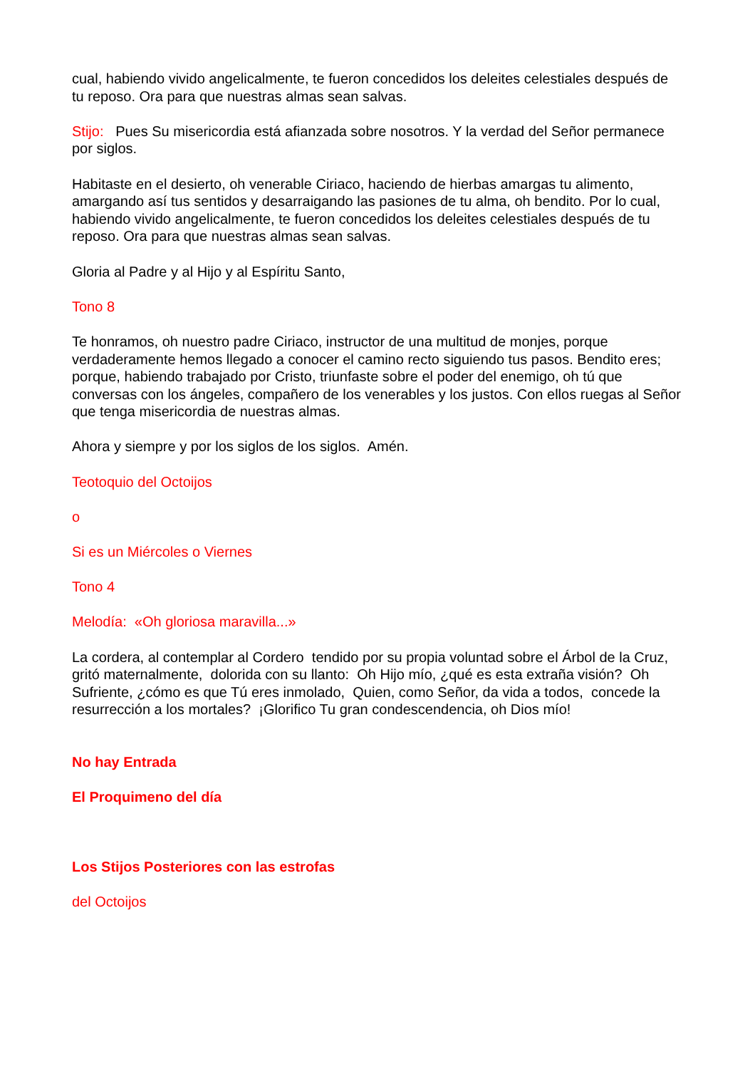cual, habiendo vivido angelicalmente, te fueron concedidos los deleites celestiales después de tu reposo. Ora para que nuestras almas sean salvas.
Stijo: Pues Su misericordia está afianzada sobre nosotros. Y la verdad del Señor permanece por siglos.
Habitaste en el desierto, oh venerable Ciriaco, haciendo de hierbas amargas tu alimento, amargando así tus sentidos y desarraigando las pasiones de tu alma, oh bendito. Por lo cual, habiendo vivido angelicalmente, te fueron concedidos los deleites celestiales después de tu reposo. Ora para que nuestras almas sean salvas.
Gloria al Padre y al Hijo y al Espíritu Santo,
Tono 8
Te honramos, oh nuestro padre Ciriaco, instructor de una multitud de monjes, porque verdaderamente hemos llegado a conocer el camino recto siguiendo tus pasos. Bendito eres; porque, habiendo trabajado por Cristo, triunfaste sobre el poder del enemigo, oh tú que conversas con los ángeles, compañero de los venerables y los justos. Con ellos ruegas al Señor que tenga misericordia de nuestras almas.
Ahora y siempre y por los siglos de los siglos. Amén.
Teotoquio del Octoijos
o
Si es un Miércoles o Viernes
Tono 4
Melodía: «Oh gloriosa maravilla...»
La cordera, al contemplar al Cordero tendido por su propia voluntad sobre el Árbol de la Cruz, gritó maternalmente, dolorida con su llanto: Oh Hijo mío, ¿qué es esta extraña visión? Oh Sufriente, ¿cómo es que Tú eres inmolado, Quien, como Señor, da vida a todos, concede la resurrección a los mortales? ¡Glorifico Tu gran condescendencia, oh Dios mío!
No hay Entrada
El Proquimeno del día
Los Stijos Posteriores con las estrofas
del Octoijos